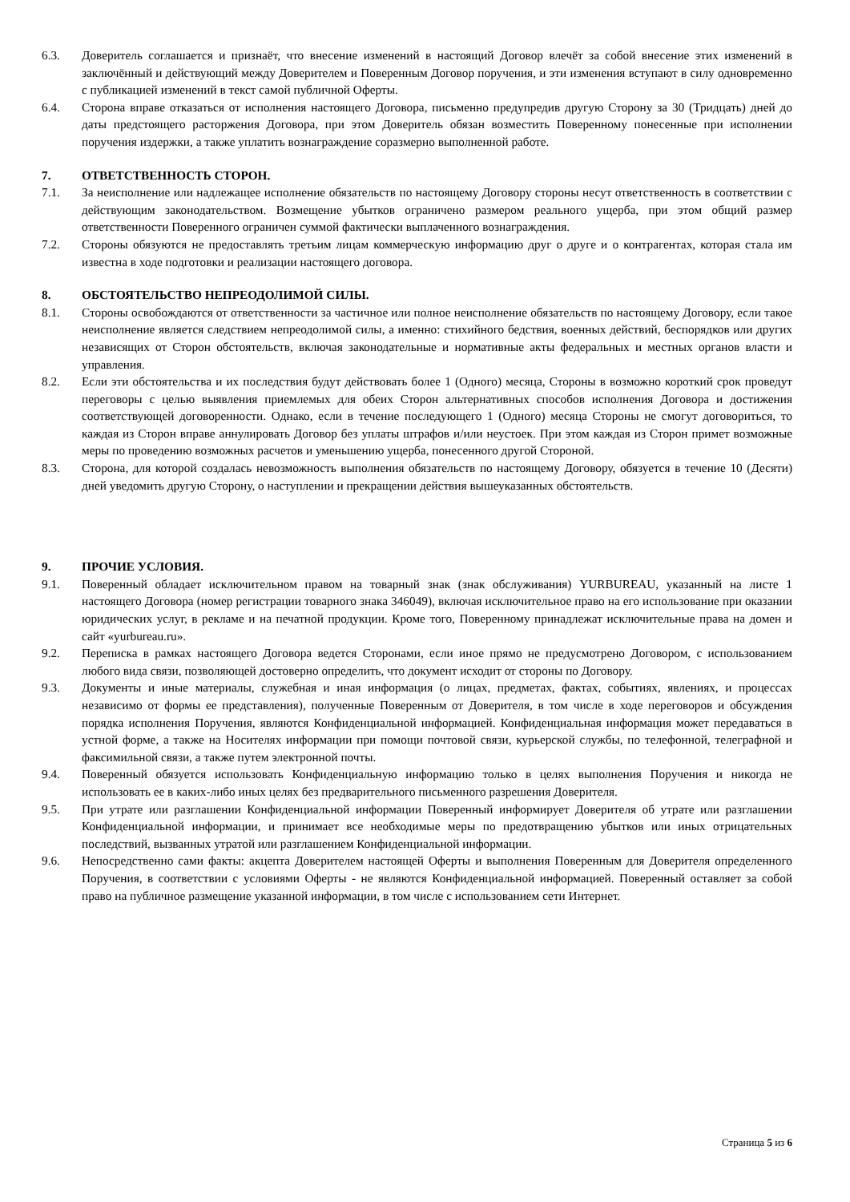6.3. Доверитель соглашается и признаёт, что внесение изменений в настоящий Договор влечёт за собой внесение этих изменений в заключённый и действующий между Доверителем и Поверенным Договор поручения, и эти изменения вступают в силу одновременно с публикацией изменений в текст самой публичной Оферты.
6.4. Сторона вправе отказаться от исполнения настоящего Договора, письменно предупредив другую Сторону за 30 (Тридцать) дней до даты предстоящего расторжения Договора, при этом Доверитель обязан возместить Поверенному понесенные при исполнении поручения издержки, а также уплатить вознаграждение соразмерно выполненной работе.
7. ОТВЕТСТВЕННОСТЬ СТОРОН.
7.1. За неисполнение или надлежащее исполнение обязательств по настоящему Договору стороны несут ответственность в соответствии с действующим законодательством. Возмещение убытков ограничено размером реального ущерба, при этом общий размер ответственности Поверенного ограничен суммой фактически выплаченного вознаграждения.
7.2. Стороны обязуются не предоставлять третьим лицам коммерческую информацию друг о друге и о контрагентах, которая стала им известна в ходе подготовки и реализации настоящего договора.
8. ОБСТОЯТЕЛЬСТВО НЕПРЕОДОЛИМОЙ СИЛЫ.
8.1. Стороны освобождаются от ответственности за частичное или полное неисполнение обязательств по настоящему Договору, если такое неисполнение является следствием непреодолимой силы, а именно: стихийного бедствия, военных действий, беспорядков или других независящих от Сторон обстоятельств, включая законодательные и нормативные акты федеральных и местных органов власти и управления.
8.2. Если эти обстоятельства и их последствия будут действовать более 1 (Одного) месяца, Стороны в возможно короткий срок проведут переговоры с целью выявления приемлемых для обеих Сторон альтернативных способов исполнения Договора и достижения соответствующей договоренности. Однако, если в течение последующего 1 (Одного) месяца Стороны не смогут договориться, то каждая из Сторон вправе аннулировать Договор без уплаты штрафов и/или неустоек. При этом каждая из Сторон примет возможные меры по проведению возможных расчетов и уменьшению ущерба, понесенного другой Стороной.
8.3. Сторона, для которой создалась невозможность выполнения обязательств по настоящему Договору, обязуется в течение 10 (Десяти) дней уведомить другую Сторону, о наступлении и прекращении действия вышеуказанных обстоятельств.
9. ПРОЧИЕ УСЛОВИЯ.
9.1. Поверенный обладает исключительном правом на товарный знак (знак обслуживания) YURBUREAU, указанный на листе 1 настоящего Договора (номер регистрации товарного знака 346049), включая исключительное право на его использование при оказании юридических услуг, в рекламе и на печатной продукции. Кроме того, Поверенному принадлежат исключительные права на домен и сайт «yurbureau.ru».
9.2. Переписка в рамках настоящего Договора ведется Сторонами, если иное прямо не предусмотрено Договором, с использованием любого вида связи, позволяющей достоверно определить, что документ исходит от стороны по Договору.
9.3. Документы и иные материалы, служебная и иная информация (о лицах, предметах, фактах, событиях, явлениях, и процессах независимо от формы ее представления), полученные Поверенным от Доверителя, в том числе в ходе переговоров и обсуждения порядка исполнения Поручения, являются Конфиденциальной информацией. Конфиденциальная информация может передаваться в устной форме, а также на Носителях информации при помощи почтовой связи, курьерской службы, по телефонной, телеграфной и факсимильной связи, а также путем электронной почты.
9.4. Поверенный обязуется использовать Конфиденциальную информацию только в целях выполнения Поручения и никогда не использовать ее в каких-либо иных целях без предварительного письменного разрешения Доверителя.
9.5. При утрате или разглашении Конфиденциальной информации Поверенный информирует Доверителя об утрате или разглашении Конфиденциальной информации, и принимает все необходимые меры по предотвращению убытков или иных отрицательных последствий, вызванных утратой или разглашением Конфиденциальной информации.
9.6. Непосредственно сами факты: акцепта Доверителем настоящей Оферты и выполнения Поверенным для Доверителя определенного Поручения, в соответствии с условиями Оферты - не являются Конфиденциальной информацией. Поверенный оставляет за собой право на публичное размещение указанной информации, в том числе с использованием сети Интернет.
Страница 5 из 6